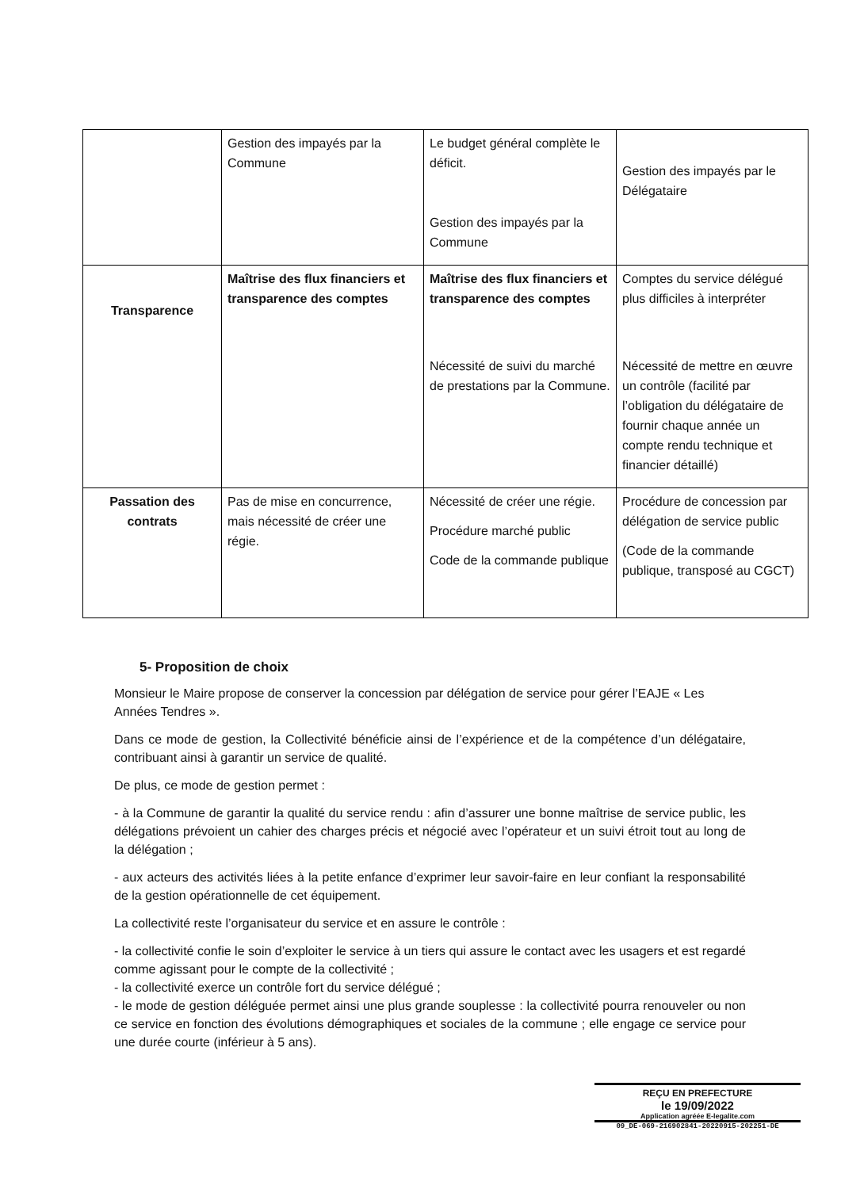| | Gestion des impayés par la Commune | Le budget général complète le déficit. Gestion des impayés par la Commune | Gestion des impayés par le Délégataire |
| Transparence | Maîtrise des flux financiers et transparence des comptes | Maîtrise des flux financiers et transparence des comptes Nécessité de suivi du marché de prestations par la Commune. | Comptes du service délégué plus difficiles à interpréter Nécessité de mettre en œuvre un contrôle (facilité par l’obligation du délégataire de fournir chaque année un compte rendu technique et financier détaillé) |
| Passation des contrats | Pas de mise en concurrence, mais nécessité de créer une régie. | Nécessité de créer une régie. Procédure marché public Code de la commande publique | Procédure de concession par délégation de service public (Code de la commande publique, transposé au CGCT) |
5- Proposition de choix
Monsieur le Maire propose de conserver la concession par délégation de service pour gérer l’EAJE « Les Années Tendres ».
Dans ce mode de gestion, la Collectivité bénéficie ainsi de l’expérience et de la compétence d’un délégataire, contribuant ainsi à garantir un service de qualité.
De plus, ce mode de gestion permet :
- à la Commune de garantir la qualité du service rendu : afin d’assurer une bonne maîtrise de service public, les délégations prévoient un cahier des charges précis et négocié avec l’opérateur et un suivi étroit tout au long de la délégation ;
- aux acteurs des activités liées à la petite enfance d’exprimer leur savoir-faire en leur confiant la responsabilité de la gestion opérationnelle de cet équipement.
La collectivité reste l’organisateur du service et en assure le contrôle :
- la collectivité confie le soin d’exploiter le service à un tiers qui assure le contact avec les usagers et est regardé comme agissant pour le compte de la collectivité ;
- la collectivité exerce un contrôle fort du service délégué ;
- le mode de gestion déléguée permet ainsi une plus grande souplesse : la collectivité pourra renouveler ou non ce service en fonction des évolutions démographiques et sociales de la commune ; elle engage ce service pour une durée courte (inférieur à 5 ans).
REÇU EN PREFECTURE
le 19/09/2022
Application agréée E-legalite.com
09_DE-069-216902841-20220915-202251-DE